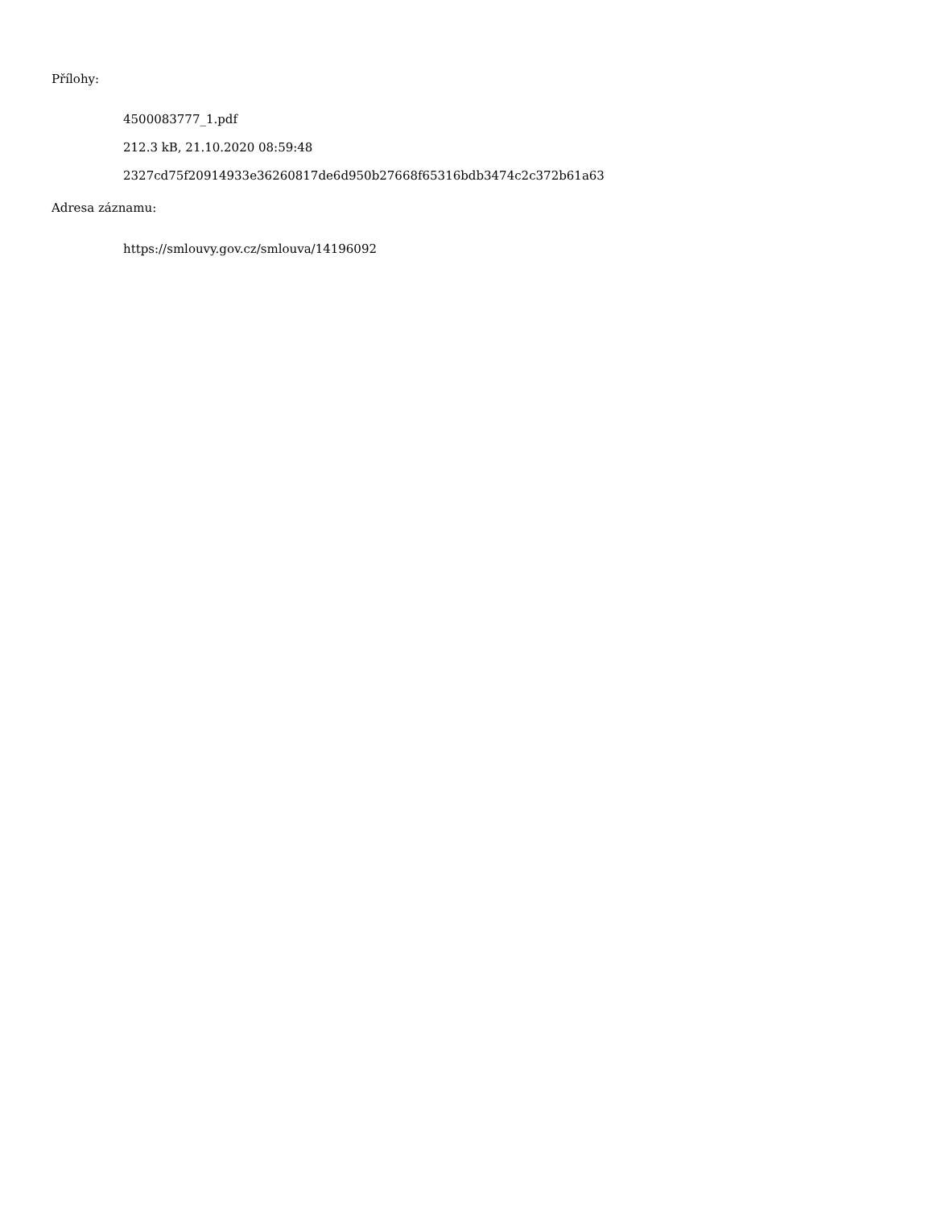Přílohy:
4500083777_1.pdf
212.3 kB, 21.10.2020 08:59:48
2327cd75f20914933e36260817de6d950b27668f65316bdb3474c2c372b61a63
Adresa záznamu:
https://smlouvy.gov.cz/smlouva/14196092